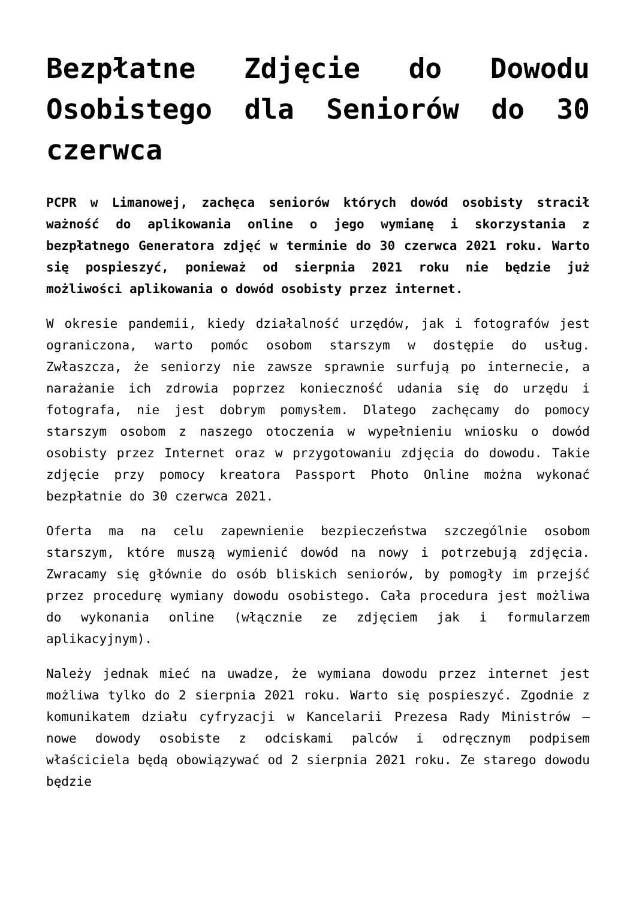Bezpłatne Zdjęcie do Dowodu Osobistego dla Seniorów do 30 czerwca
PCPR w Limanowej, zachęca seniorów których dowód osobisty stracił ważność do aplikowania online o jego wymianę i skorzystania z bezpłatnego Generatora zdjęć w terminie do 30 czerwca 2021 roku. Warto się pospieszyć, ponieważ od sierpnia 2021 roku nie będzie już możliwości aplikowania o dowód osobisty przez internet.
W okresie pandemii, kiedy działalność urzędów, jak i fotografów jest ograniczona, warto pomóc osobom starszym w dostępie do usług. Zwłaszcza, że seniorzy nie zawsze sprawnie surfują po internecie, a narażanie ich zdrowia poprzez konieczność udania się do urzędu i fotografa, nie jest dobrym pomysłem. Dlatego zachęcamy do pomocy starszym osobom z naszego otoczenia w wypełnieniu wniosku o dowód osobisty przez Internet oraz w przygotowaniu zdjęcia do dowodu. Takie zdjęcie przy pomocy kreatora Passport Photo Online można wykonać bezpłatnie do 30 czerwca 2021.
Oferta ma na celu zapewnienie bezpieczeństwa szczególnie osobom starszym, które muszą wymienić dowód na nowy i potrzebują zdjęcia. Zwracamy się głównie do osób bliskich seniorów, by pomogły im przejść przez procedurę wymiany dowodu osobistego. Cała procedura jest możliwa do wykonania online (włącznie ze zdjęciem jak i formularzem aplikacyjnym).
Należy jednak mieć na uwadze, że wymiana dowodu przez internet jest możliwa tylko do 2 sierpnia 2021 roku. Warto się pospieszyć. Zgodnie z komunikatem działu cyfryzacji w Kancelarii Prezesa Rady Ministrów – nowe dowody osobiste z odciskami palców i odręcznym podpisem właściciela będą obowiązywać od 2 sierpnia 2021 roku. Ze starego dowodu będzie